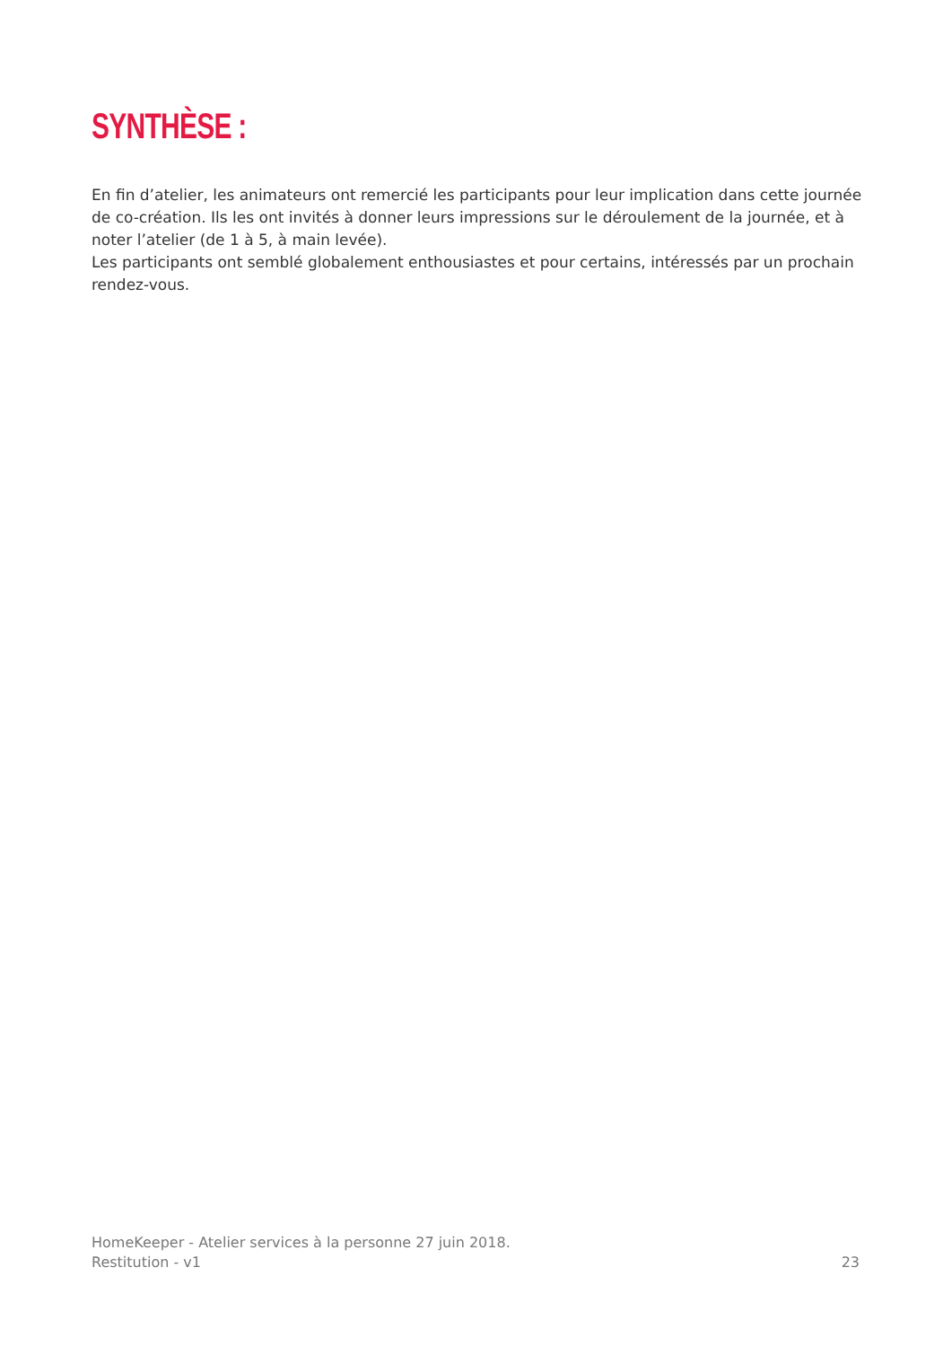SYNTHÈSE :
En fin d’atelier, les animateurs ont remercié les participants pour leur implication dans cette journée de co-création. Ils les ont invités à donner leurs impressions sur le déroulement de la journée, et à noter l’atelier (de 1 à 5, à main levée).
Les participants ont semblé globalement enthousiastes et pour certains, intéressés par un prochain rendez-vous.
HomeKeeper - Atelier services à la personne 27 juin 2018.
Restitution - v1 23